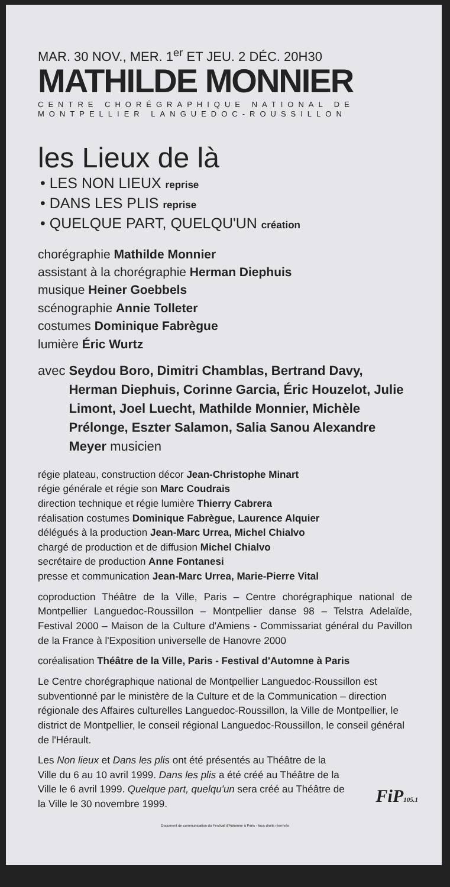MAR. 30 NOV., MER. 1<sup>er</sup> ET JEU. 2 DÉC. 20H30
MATHILDE MONNIER
CENTRE CHORÉGRAPHIQUE NATIONAL DE
MONTPELLIER LANGUEDOC-ROUSSILLON
les Lieux de là
• LES NON LIEUX reprise
• DANS LES PLIS reprise
• QUELQUE PART, QUELQU'UN création
chorégraphie Mathilde Monnier
assistant à la chorégraphie Herman Diephuis
musique Heiner Goebbels
scénographie Annie Tolleter
costumes Dominique Fabrègue
lumière Éric Wurtz
avec Seydou Boro, Dimitri Chamblas, Bertrand Davy, Herman Diephuis, Corinne Garcia, Éric Houzelot, Julie Limont, Joel Luecht, Mathilde Monnier, Michèle Prélonge, Eszter Salamon, Salia Sanou Alexandre Meyer musicien
régie plateau, construction décor Jean-Christophe Minart
régie générale et régie son Marc Coudrais
direction technique et régie lumière Thierry Cabrera
réalisation costumes Dominique Fabrègue, Laurence Alquier
délégués à la production Jean-Marc Urrea, Michel Chialvo
chargé de production et de diffusion Michel Chialvo
secrétaire de production Anne Fontanesi
presse et communication Jean-Marc Urrea, Marie-Pierre Vital
coproduction Théâtre de la Ville, Paris – Centre chorégraphique national de Montpellier Languedoc-Roussillon – Montpellier danse 98 – Telstra Adelaïde, Festival 2000 – Maison de la Culture d'Amiens - Commissariat général du Pavillon de la France à l'Exposition universelle de Hanovre 2000
coréalisation Théâtre de la Ville, Paris - Festival d'Automne à Paris
Le Centre chorégraphique national de Montpellier Languedoc-Roussillon est subventionné par le ministère de la Culture et de la Communication – direction régionale des Affaires culturelles Languedoc-Roussillon, la Ville de Montpellier, le district de Montpellier, le conseil régional Languedoc-Roussillon, le conseil général de l'Hérault.
Les Non lieux et Dans les plis ont été présentés au Théâtre de la Ville du 6 au 10 avril 1999. Dans les plis a été créé au Théâtre de la Ville le 6 avril 1999. Quelque part, quelqu'un sera créé au Théâtre de la Ville le 30 novembre 1999.
FiP105.1
Document de communication du Festival d'Automne à Paris - tous droits réservés